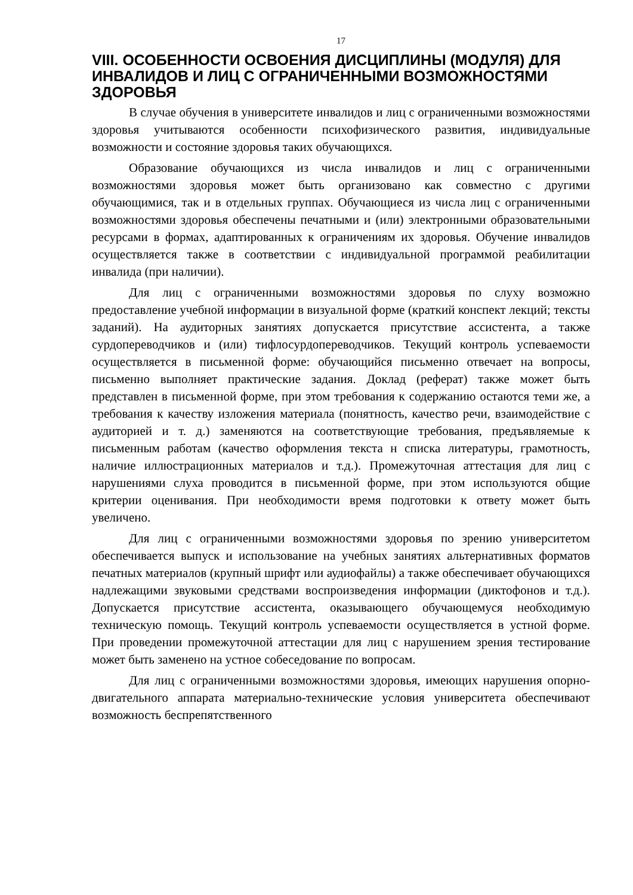17
VIII. ОСОБЕННОСТИ ОСВОЕНИЯ ДИСЦИПЛИНЫ (МОДУЛЯ) ДЛЯ ИНВАЛИДОВ И ЛИЦ С ОГРАНИЧЕННЫМИ ВОЗМОЖНОСТЯМИ ЗДОРОВЬЯ
В случае обучения в университете инвалидов и лиц с ограниченными возможностями здоровья учитываются особенности психофизического развития, индивидуальные возможности и состояние здоровья таких обучающихся.
Образование обучающихся из числа инвалидов и лиц с ограниченными возможностями здоровья может быть организовано как совместно с другими обучающимися, так и в отдельных группах. Обучающиеся из числа лиц с ограниченными возможностями здоровья обеспечены печатными и (или) электронными образовательными ресурсами в формах, адаптированных к ограничениям их здоровья. Обучение инвалидов осуществляется также в соответствии с индивидуальной программой реабилитации инвалида (при наличии).
Для лиц с ограниченными возможностями здоровья по слуху возможно предоставление учебной информации в визуальной форме (краткий конспект лекций; тексты заданий). На аудиторных занятиях допускается присутствие ассистента, а также сурдопереводчиков и (или) тифлосурдопереводчиков. Текущий контроль успеваемости осуществляется в письменной форме: обучающийся письменно отвечает на вопросы, письменно выполняет практические задания. Доклад (реферат) также может быть представлен в письменной форме, при этом требования к содержанию остаются теми же, а требования к качеству изложения материала (понятность, качество речи, взаимодействие с аудиторией и т. д.) заменяются на соответствующие требования, предъявляемые к письменным работам (качество оформления текста н списка литературы, грамотность, наличие иллюстрационных материалов и т.д.). Промежуточная аттестация для лиц с нарушениями слуха проводится в письменной форме, при этом используются общие критерии оценивания. При необходимости время подготовки к ответу может быть увеличено.
Для лиц с ограниченными возможностями здоровья по зрению университетом обеспечивается выпуск и использование на учебных занятиях альтернативных форматов печатных материалов (крупный шрифт или аудиофайлы) а также обеспечивает обучающихся надлежащими звуковыми средствами воспроизведения информации (диктофонов и т.д.). Допускается присутствие ассистента, оказывающего обучающемуся необходимую техническую помощь. Текущий контроль успеваемости осуществляется в устной форме. При проведении промежуточной аттестации для лиц с нарушением зрения тестирование может быть заменено на устное собеседование по вопросам.
Для лиц с ограниченными возможностями здоровья, имеющих нарушения опорно- двигательного аппарата материально-технические условия университета обеспечивают возможность беспрепятственного